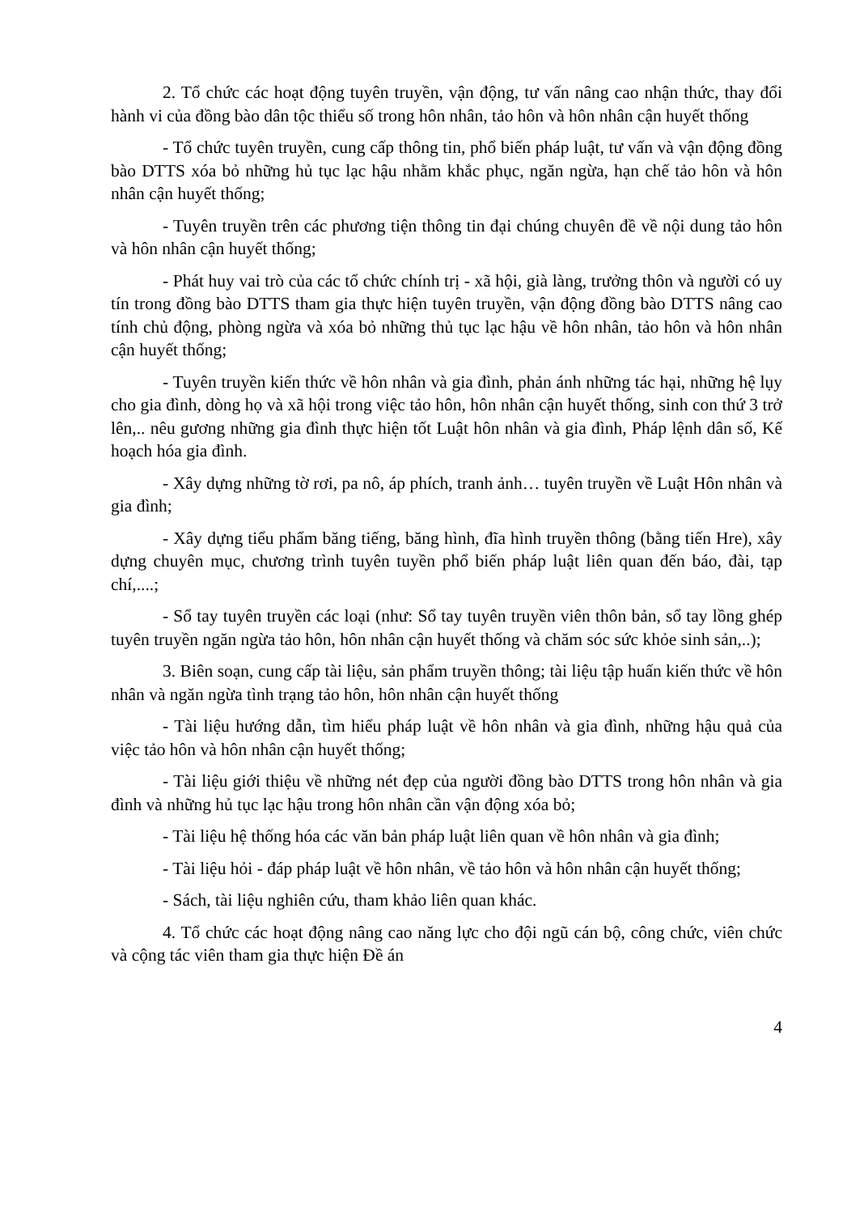2. Tổ chức các hoạt động tuyên truyền, vận động, tư vấn nâng cao nhận thức, thay đổi hành vi của đồng bào dân tộc thiểu số trong hôn nhân, tảo hôn và hôn nhân cận huyết thống
- Tổ chức tuyên truyền, cung cấp thông tin, phổ biến pháp luật, tư vấn và vận động đồng bào DTTS xóa bỏ những hủ tục lạc hậu nhằm khắc phục, ngăn ngừa, hạn chế tảo hôn và hôn nhân cận huyết thống;
- Tuyên truyền trên các phương tiện thông tin đại chúng chuyên đề về nội dung tảo hôn và hôn nhân cận huyết thống;
- Phát huy vai trò của các tổ chức chính trị - xã hội, già làng, trưởng thôn và người có uy tín trong đồng bào DTTS tham gia thực hiện tuyên truyền, vận động đồng bào DTTS nâng cao tính chủ động, phòng ngừa và xóa bỏ những thủ tục lạc hậu về hôn nhân, tảo hôn và hôn nhân cận huyết thống;
- Tuyên truyền kiến thức về hôn nhân và gia đình, phản ánh những tác hại, những hệ lụy cho gia đình, dòng họ và xã hội trong việc tảo hôn, hôn nhân cận huyết thống, sinh con thứ 3 trở lên,.. nêu gương những gia đình thực hiện tốt Luật hôn nhân và gia đình, Pháp lệnh dân số, Kế hoạch hóa gia đình.
- Xây dựng những tờ rơi, pa nô, áp phích, tranh ảnh… tuyên truyền về Luật Hôn nhân và gia đình;
- Xây dựng tiểu phẩm băng tiếng, băng hình, đĩa hình truyền thông (bằng tiến Hre), xây dựng chuyên mục, chương trình tuyên tuyền phổ biến pháp luật liên quan đến báo, đài, tạp chí,....;
- Sổ tay tuyên truyền các loại (như: Sổ tay tuyên truyền viên thôn bản, sổ tay lồng ghép tuyên truyền ngăn ngừa tảo hôn, hôn nhân cận huyết thống và chăm sóc sức khỏe sinh sản,..);
3. Biên soạn, cung cấp tài liệu, sản phẩm truyền thông; tài liệu tập huấn kiến thức về hôn nhân và ngăn ngừa tình trạng tảo hôn, hôn nhân cận huyết thống
- Tài liệu hướng dẫn, tìm hiểu pháp luật về hôn nhân và gia đình, những hậu quả của việc tảo hôn và hôn nhân cận huyết thống;
- Tài liệu giới thiệu về những nét đẹp của người đồng bào DTTS trong hôn nhân và gia đình và những hủ tục lạc hậu trong hôn nhân cần vận động xóa bỏ;
- Tài liệu hệ thống hóa các văn bản pháp luật liên quan về hôn nhân và gia đình;
- Tài liệu hỏi - đáp pháp luật về hôn nhân, về tảo hôn và hôn nhân cận huyết thống;
- Sách, tài liệu nghiên cứu, tham khảo liên quan khác.
4. Tổ chức các hoạt động nâng cao năng lực cho đội ngũ cán bộ, công chức, viên chức và cộng tác viên tham gia thực hiện Đề án
4